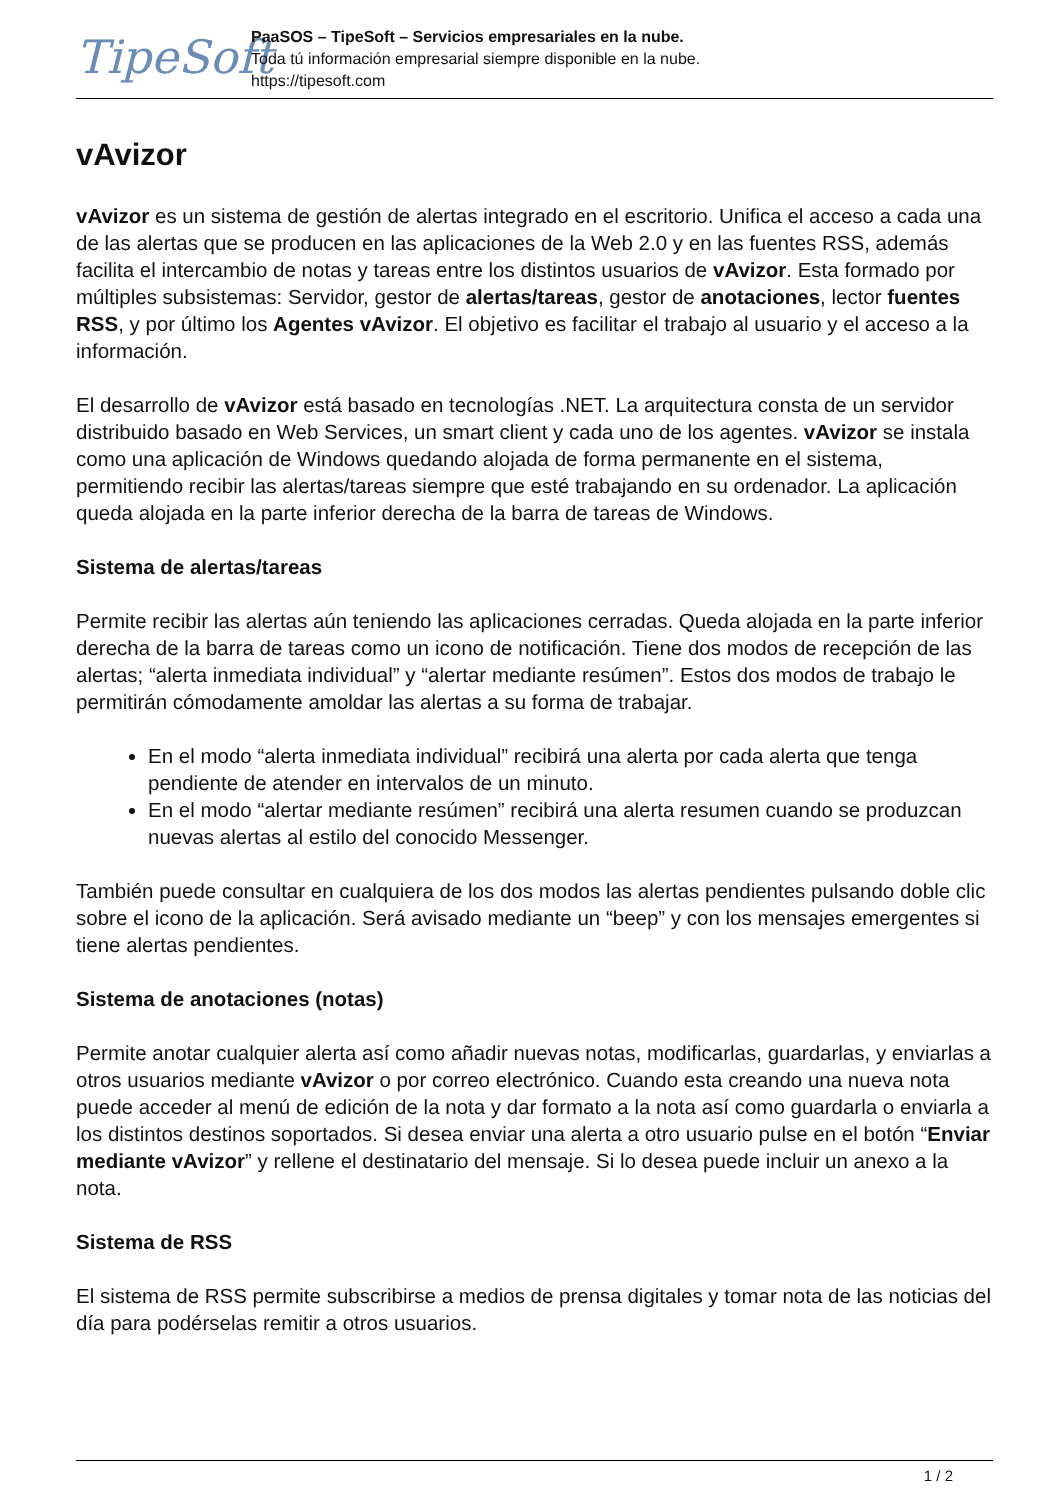TipeSoft
PaaSOS – TipeSoft – Servicios empresariales en la nube.
Toda tú información empresarial siempre disponible en la nube.
https://tipesoft.com
vAvizor
vAvizor es un sistema de gestión de alertas integrado en el escritorio. Unifica el acceso a cada una de las alertas que se producen en las aplicaciones de la Web 2.0 y en las fuentes RSS, además facilita el intercambio de notas y tareas entre los distintos usuarios de vAvizor. Esta formado por múltiples subsistemas: Servidor, gestor de alertas/tareas, gestor de anotaciones, lector fuentes RSS, y por último los Agentes vAvizor. El objetivo es facilitar el trabajo al usuario y el acceso a la información.
El desarrollo de vAvizor está basado en tecnologías .NET. La arquitectura consta de un servidor distribuido basado en Web Services, un smart client y cada uno de los agentes. vAvizor se instala como una aplicación de Windows quedando alojada de forma permanente en el sistema, permitiendo recibir las alertas/tareas siempre que esté trabajando en su ordenador. La aplicación queda alojada en la parte inferior derecha de la barra de tareas de Windows.
Sistema de alertas/tareas
Permite recibir las alertas aún teniendo las aplicaciones cerradas. Queda alojada en la parte inferior derecha de la barra de tareas como un icono de notificación. Tiene dos modos de recepción de las alertas; “alerta inmediata individual” y “alertar mediante resúmen”. Estos dos modos de trabajo le permitirán cómodamente amoldar las alertas a su forma de trabajar.
En el modo “alerta inmediata individual” recibirá una alerta por cada alerta que tenga pendiente de atender en intervalos de un minuto.
En el modo “alertar mediante resúmen” recibirá una alerta resumen cuando se produzcan nuevas alertas al estilo del conocido Messenger.
También puede consultar en cualquiera de los dos modos las alertas pendientes pulsando doble clic sobre el icono de la aplicación. Será avisado mediante un “beep” y con los mensajes emergentes si tiene alertas pendientes.
Sistema de anotaciones (notas)
Permite anotar cualquier alerta así como añadir nuevas notas, modificarlas, guardarlas, y enviarlas a otros usuarios mediante vAvizor o por correo electrónico. Cuando esta creando una nueva nota puede acceder al menú de edición de la nota y dar formato a la nota así como guardarla o enviarla a los distintos destinos soportados. Si desea enviar una alerta a otro usuario pulse en el botón “Enviar mediante vAvizor” y rellene el destinatario del mensaje. Si lo desea puede incluir un anexo a la nota.
Sistema de RSS
El sistema de RSS permite subscribirse a medios de prensa digitales y tomar nota de las noticias del día para podérselas remitir a otros usuarios.
1 / 2